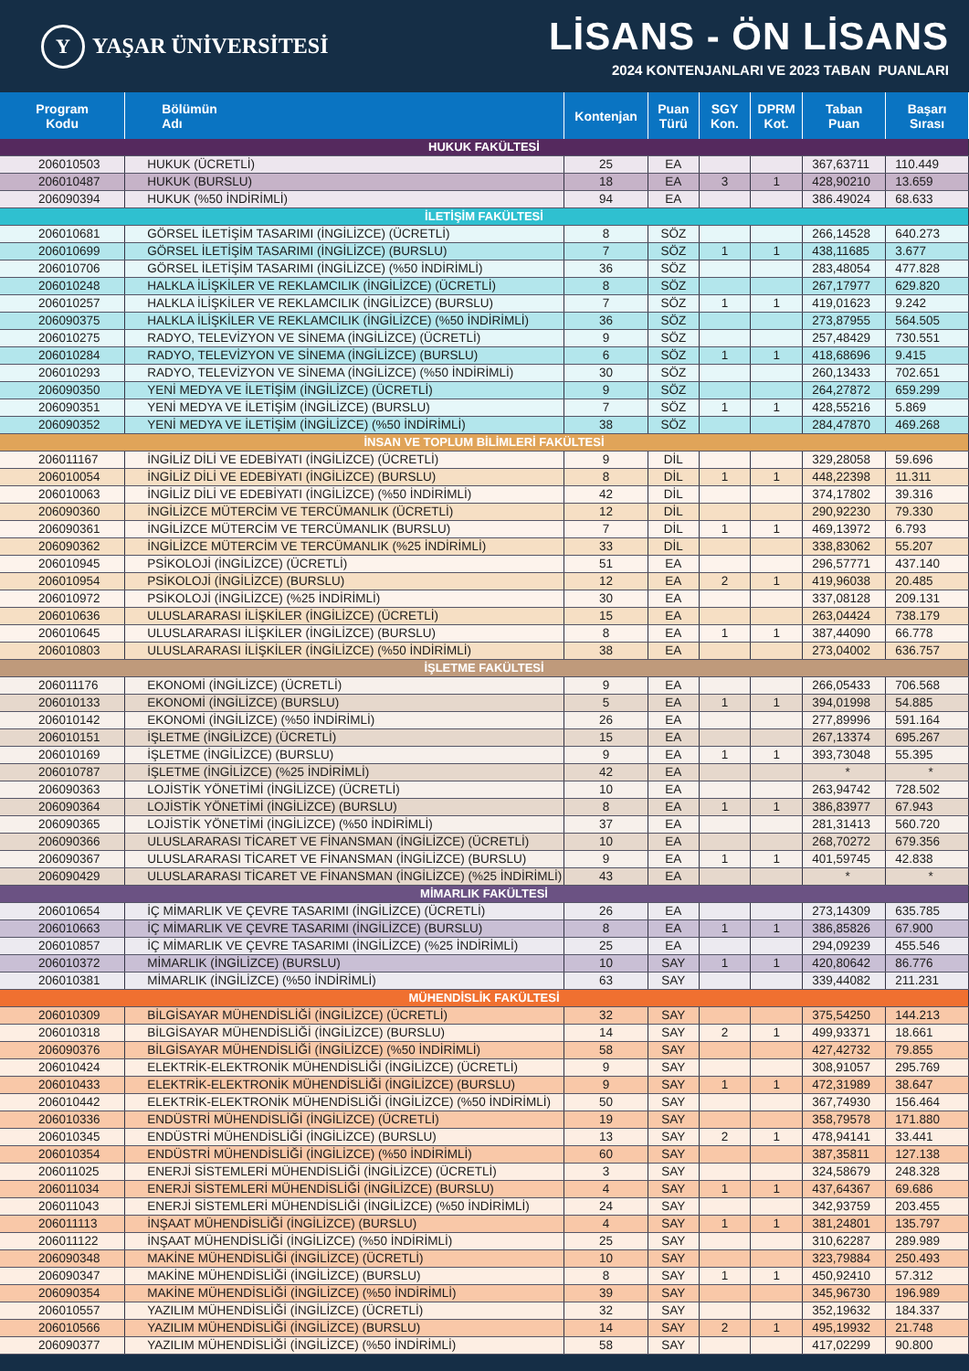Y
YAŞAR ÜNİVERSİTESİ
LİSANS - ÖN LİSANS
2024 KONTENJANLARI VE 2023 TABAN PUANLARI
| Program Kodu | Bölümün Adı | Kontenjan | Puan Türü | SGY Kon. | DPRM Kot. | Taban Puan | Başarı Sırası |
| --- | --- | --- | --- | --- | --- | --- | --- |
| HUKUK FAKÜLTESİ | | | | | | | |
| 206010503 | HUKUK (ÜCRETLİ) | 25 | EA | | | 367,63711 | 110.449 |
| 206010487 | HUKUK (BURSLU) | 18 | EA | 3 | 1 | 428,90210 | 13.659 |
| 206090394 | HUKUK (%50 İNDİRİMLİ) | 94 | EA | | | 386.49024 | 68.633 |
| İLETİŞİM FAKÜLTESİ | | | | | | | |
| 206010681 | GÖRSEL İLETİŞİM TASARIMI (İNGİLİZCE) (ÜCRETLİ) | 8 | SÖZ | | | 266,14528 | 640.273 |
| 206010699 | GÖRSEL İLETİŞİM TASARIMI (İNGİLİZCE) (BURSLU) | 7 | SÖZ | 1 | 1 | 438,11685 | 3.677 |
| 206010706 | GÖRSEL İLETİŞİM TASARIMI (İNGİLİZCE) (%50 İNDİRİMLİ) | 36 | SÖZ | | | 283,48054 | 477.828 |
| 206010248 | HALKLA İLİŞKİLER VE REKLAMCILIK (İNGİLİZCE) (ÜCRETLİ) | 8 | SÖZ | | | 267,17977 | 629.820 |
| 206010257 | HALKLA İLİŞKİLER VE REKLAMCILIK (İNGİLİZCE) (BURSLU) | 7 | SÖZ | 1 | 1 | 419,01623 | 9.242 |
| 206090375 | HALKLA İLİŞKİLER VE REKLAMCILIK (İNGİLİZCE) (%50 İNDİRİMLİ) | 36 | SÖZ | | | 273,87955 | 564.505 |
| 206010275 | RADYO, TELEVİZYON VE SİNEMA (İNGİLİZCE) (ÜCRETLİ) | 9 | SÖZ | | | 257,48429 | 730.551 |
| 206010284 | RADYO, TELEVİZYON VE SİNEMA (İNGİLİZCE) (BURSLU) | 6 | SÖZ | 1 | 1 | 418,68696 | 9.415 |
| 206010293 | RADYO, TELEVİZYON VE SİNEMA (İNGİLİZCE) (%50 İNDİRİMLİ) | 30 | SÖZ | | | 260,13433 | 702.651 |
| 206090350 | YENİ MEDYA VE İLETİŞİM (İNGİLİZCE) (ÜCRETLİ) | 9 | SÖZ | | | 264,27872 | 659.299 |
| 206090351 | YENİ MEDYA VE İLETİŞİM (İNGİLİZCE) (BURSLU) | 7 | SÖZ | 1 | 1 | 428,55216 | 5.869 |
| 206090352 | YENİ MEDYA VE İLETİŞİM (İNGİLİZCE) (%50 İNDİRİMLİ) | 38 | SÖZ | | | 284,47870 | 469.268 |
| İNSAN VE TOPLUM BİLİMLERİ FAKÜLTESİ | | | | | | | |
| 206011167 | İNGİLİZ DİLİ VE EDEBİYATI (İNGİLİZCE) (ÜCRETLİ) | 9 | DİL | | | 329,28058 | 59.696 |
| 206010054 | İNGİLİZ DİLİ VE EDEBİYATI (İNGİLİZCE) (BURSLU) | 8 | DİL | 1 | 1 | 448,22398 | 11.311 |
| 206010063 | İNGİLİZ DİLİ VE EDEBİYATI (İNGİLİZCE) (%50 İNDİRİMLİ) | 42 | DİL | | | 374,17802 | 39.316 |
| 206090360 | İNGİLİZCE MÜTERCİM VE TERCÜMANLIK (ÜCRETLİ) | 12 | DİL | | | 290,92230 | 79.330 |
| 206090361 | İNGİLİZCE MÜTERCİM VE TERCÜMANLIK (BURSLU) | 7 | DİL | 1 | 1 | 469,13972 | 6.793 |
| 206090362 | İNGİLİZCE MÜTERCİM VE TERCÜMANLIK (%25 İNDİRİMLİ) | 33 | DİL | | | 338,83062 | 55.207 |
| 206010945 | PSİKOLOJİ (İNGİLİZCE) (ÜCRETLİ) | 51 | EA | | | 296,57771 | 437.140 |
| 206010954 | PSİKOLOJİ (İNGİLİZCE) (BURSLU) | 12 | EA | 2 | 1 | 419,96038 | 20.485 |
| 206010972 | PSİKOLOJİ (İNGİLİZCE) (%25 İNDİRİMLİ) | 30 | EA | | | 337,08128 | 209.131 |
| 206010636 | ULUSLARARASI İLİŞKİLER (İNGİLİZCE) (ÜCRETLİ) | 15 | EA | | | 263,04424 | 738.179 |
| 206010645 | ULUSLARARASI İLİŞKİLER (İNGİLİZCE) (BURSLU) | 8 | EA | 1 | 1 | 387,44090 | 66.778 |
| 206010803 | ULUSLARARASI İLİŞKİLER (İNGİLİZCE) (%50 İNDİRİMLİ) | 38 | EA | | | 273,04002 | 636.757 |
| İŞLETME FAKÜLTESİ | | | | | | | |
| 206011176 | EKONOMİ (İNGİLİZCE) (ÜCRETLİ) | 9 | EA | | | 266,05433 | 706.568 |
| 206010133 | EKONOMİ (İNGİLİZCE) (BURSLU) | 5 | EA | 1 | 1 | 394,01998 | 54.885 |
| 206010142 | EKONOMİ (İNGİLİZCE) (%50 İNDİRİMLİ) | 26 | EA | | | 277,89996 | 591.164 |
| 206010151 | İŞLETME (İNGİLİZCE) (ÜCRETLİ) | 15 | EA | | | 267,13374 | 695.267 |
| 206010169 | İŞLETME (İNGİLİZCE) (BURSLU) | 9 | EA | 1 | 1 | 393,73048 | 55.395 |
| 206010787 | İŞLETME (İNGİLİZCE) (%25 İNDİRİMLİ) | 42 | EA | | | * | * |
| 206090363 | LOJİSTİK YÖNETİMİ (İNGİLİZCE) (ÜCRETLİ) | 10 | EA | | | 263,94742 | 728.502 |
| 206090364 | LOJİSTİK YÖNETİMİ (İNGİLİZCE) (BURSLU) | 8 | EA | 1 | 1 | 386,83977 | 67.943 |
| 206090365 | LOJİSTİK YÖNETİMİ (İNGİLİZCE) (%50 İNDİRİMLİ) | 37 | EA | | | 281,31413 | 560.720 |
| 206090366 | ULUSLARARASI TİCARET VE FİNANSMAN (İNGİLİZCE) (ÜCRETLİ) | 10 | EA | | | 268,70272 | 679.356 |
| 206090367 | ULUSLARARASI TİCARET VE FİNANSMAN (İNGİLİZCE) (BURSLU) | 9 | EA | 1 | 1 | 401,59745 | 42.838 |
| 206090429 | ULUSLARARASI TİCARET VE FİNANSMAN (İNGİLİZCE) (%25 İNDİRİMLİ) | 43 | EA | | | * | * |
| MİMARLIK FAKÜLTESİ | | | | | | | |
| 206010654 | İÇ MİMARLIK VE ÇEVRE TASARIMI (İNGİLİZCE) (ÜCRETLİ) | 26 | EA | | | 273,14309 | 635.785 |
| 206010663 | İÇ MİMARLIK VE ÇEVRE TASARIMI (İNGİLİZCE) (BURSLU) | 8 | EA | 1 | 1 | 386,85826 | 67.900 |
| 206010857 | İÇ MİMARLIK VE ÇEVRE TASARIMI (İNGİLİZCE) (%25 İNDİRİMLİ) | 25 | EA | | | 294,09239 | 455.546 |
| 206010372 | MİMARLIK (İNGİLİZCE) (BURSLU) | 10 | SAY | 1 | 1 | 420,80642 | 86.776 |
| 206010381 | MİMARLIK (İNGİLİZCE) (%50 İNDİRİMLİ) | 63 | SAY | | | 339,44082 | 211.231 |
| MÜHENDİSLİK FAKÜLTESİ | | | | | | | |
| 206010309 | BİLGİSAYAR MÜHENDİSLİĞİ (İNGİLİZCE) (ÜCRETLİ) | 32 | SAY | | | 375,54250 | 144.213 |
| 206010318 | BİLGİSAYAR MÜHENDİSLİĞİ (İNGİLİZCE) (BURSLU) | 14 | SAY | 2 | 1 | 499,93371 | 18.661 |
| 206090376 | BİLGİSAYAR MÜHENDİSLİĞİ (İNGİLİZCE) (%50 İNDİRİMLİ) | 58 | SAY | | | 427,42732 | 79.855 |
| 206010424 | ELEKTRİK-ELEKTRONİK MÜHENDİSLİĞİ (İNGİLİZCE) (ÜCRETLİ) | 9 | SAY | | | 308,91057 | 295.769 |
| 206010433 | ELEKTRİK-ELEKTRONİK MÜHENDİSLİĞİ (İNGİLİZCE) (BURSLU) | 9 | SAY | 1 | 1 | 472,31989 | 38.647 |
| 206010442 | ELEKTRİK-ELEKTRONİK MÜHENDİSLİĞİ (İNGİLİZCE) (%50 İNDİRİMLİ) | 50 | SAY | | | 367,74930 | 156.464 |
| 206010336 | ENDÜSTRİ MÜHENDİSLİĞİ (İNGİLİZCE) (ÜCRETLİ) | 19 | SAY | | | 358,79578 | 171.880 |
| 206010345 | ENDÜSTRİ MÜHENDİSLİĞİ (İNGİLİZCE) (BURSLU) | 13 | SAY | 2 | 1 | 478,94141 | 33.441 |
| 206010354 | ENDÜSTRİ MÜHENDİSLİĞİ (İNGİLİZCE) (%50 İNDİRİMLİ) | 60 | SAY | | | 387,35811 | 127.138 |
| 206011025 | ENERJİ SİSTEMLERİ MÜHENDİSLİĞİ (İNGİLİZCE) (ÜCRETLİ) | 3 | SAY | | | 324,58679 | 248.328 |
| 206011034 | ENERJİ SİSTEMLERİ MÜHENDİSLİĞİ (İNGİLİZCE) (BURSLU) | 4 | SAY | 1 | 1 | 437,64367 | 69.686 |
| 206011043 | ENERJİ SİSTEMLERİ MÜHENDİSLİĞİ (İNGİLİZCE) (%50 İNDİRİMLİ) | 24 | SAY | | | 342,93759 | 203.455 |
| 206011113 | İNŞAAT MÜHENDİSLİĞİ (İNGİLİZCE) (BURSLU) | 4 | SAY | 1 | 1 | 381,24801 | 135.797 |
| 206011122 | İNŞAAT MÜHENDİSLİĞİ (İNGİLİZCE) (%50 İNDİRİMLİ) | 25 | SAY | | | 310,62287 | 289.989 |
| 206090348 | MAKİNE MÜHENDİSLİĞİ (İNGİLİZCE) (ÜCRETLİ) | 10 | SAY | | | 323,79884 | 250.493 |
| 206090347 | MAKİNE MÜHENDİSLİĞİ (İNGİLİZCE) (BURSLU) | 8 | SAY | 1 | 1 | 450,92410 | 57.312 |
| 206090354 | MAKİNE MÜHENDİSLİĞİ (İNGİLİZCE) (%50 İNDİRİMLİ) | 39 | SAY | | | 345,96730 | 196.989 |
| 206010557 | YAZILIM MÜHENDİSLİĞİ (İNGİLİZCE) (ÜCRETLİ) | 32 | SAY | | | 352,19632 | 184.337 |
| 206010566 | YAZILIM MÜHENDİSLİĞİ (İNGİLİZCE) (BURSLU) | 14 | SAY | 2 | 1 | 495,19932 | 21.748 |
| 206090377 | YAZILIM MÜHENDİSLİĞİ (İNGİLİZCE) (%50 İNDİRİMLİ) | 58 | SAY | | | 417,02299 | 90.800 |